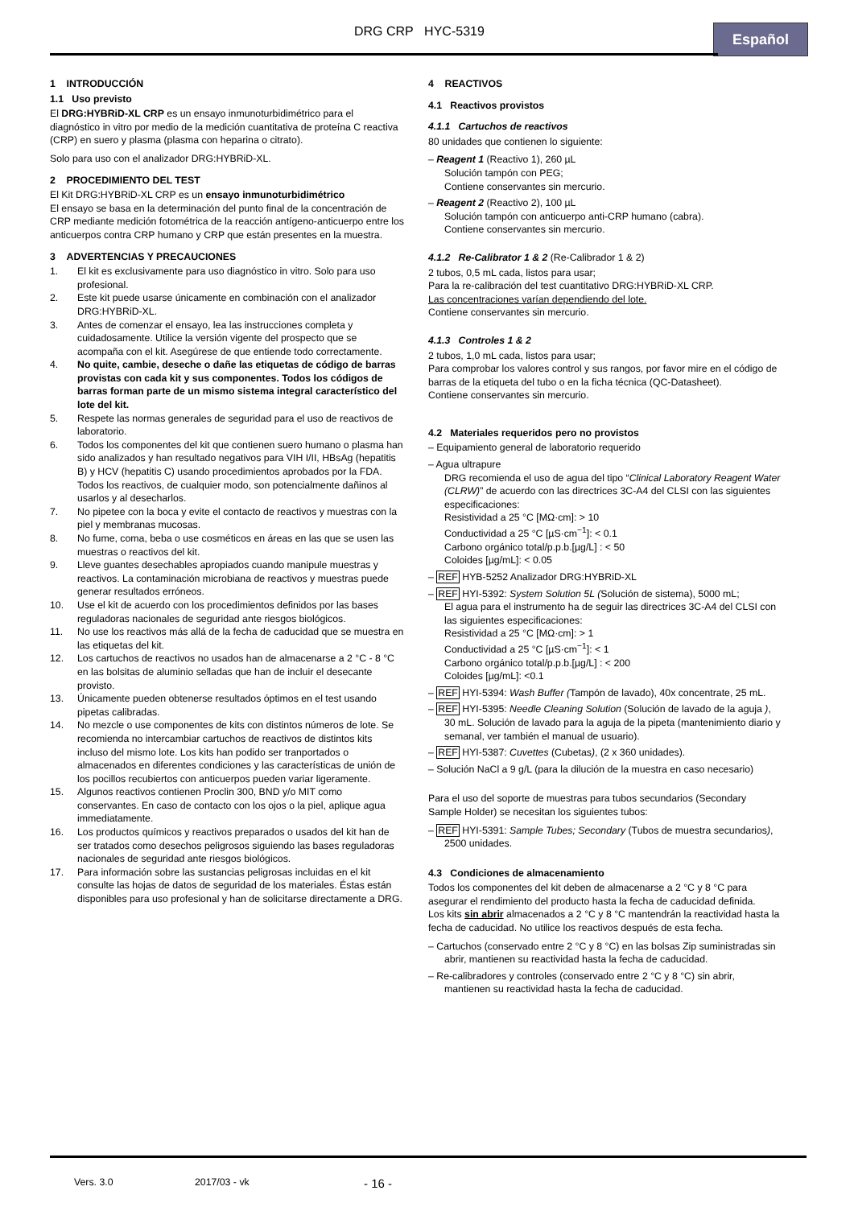DRG CRP HYC-5319 Español
1 INTRODUCCIÓN
1.1 Uso previsto
El DRG:HYBRiD-XL CRP es un ensayo inmunoturbidimétrico para el diagnóstico in vitro por medio de la medición cuantitativa de proteína C reactiva (CRP) en suero y plasma (plasma con heparina o citrato).
Solo para uso con el analizador DRG:HYBRiD-XL.
2 PROCEDIMIENTO DEL TEST
El Kit DRG:HYBRiD-XL CRP es un ensayo inmunoturbidimétrico
El ensayo se basa en la determinación del punto final de la concentración de CRP mediante medición fotométrica de la reacción antígeno-anticuerpo entre los anticuerpos contra CRP humano y CRP que están presentes en la muestra.
3 ADVERTENCIAS Y PRECAUCIONES
1. El kit es exclusivamente para uso diagnóstico in vitro. Solo para uso profesional.
2. Este kit puede usarse únicamente en combinación con el analizador DRG:HYBRiD-XL.
3. Antes de comenzar el ensayo, lea las instrucciones completa y cuidadosamente. Utilice la versión vigente del prospecto que se acompaña con el kit. Asegúrese de que entiende todo correctamente.
4. No quite, cambie, deseche o dañe las etiquetas de código de barras provistas con cada kit y sus componentes. Todos los códigos de barras forman parte de un mismo sistema integral característico del lote del kit.
5. Respete las normas generales de seguridad para el uso de reactivos de laboratorio.
6. Todos los componentes del kit que contienen suero humano o plasma han sido analizados y han resultado negativos para VIH I/II, HBsAg (hepatitis B) y HCV (hepatitis C) usando procedimientos aprobados por la FDA. Todos los reactivos, de cualquier modo, son potencialmente dañinos al usarlos y al desecharlos.
7. No pipetee con la boca y evite el contacto de reactivos y muestras con la piel y membranas mucosas.
8. No fume, coma, beba o use cosméticos en áreas en las que se usen las muestras o reactivos del kit.
9. Lleve guantes desechables apropiados cuando manipule muestras y reactivos. La contaminación microbiana de reactivos y muestras puede generar resultados erróneos.
10. Use el kit de acuerdo con los procedimientos definidos por las bases reguladoras nacionales de seguridad ante riesgos biológicos.
11. No use los reactivos más allá de la fecha de caducidad que se muestra en las etiquetas del kit.
12. Los cartuchos de reactivos no usados han de almacenarse a 2 °C - 8 °C en las bolsitas de aluminio selladas que han de incluir el desecante provisto.
13. Únicamente pueden obtenerse resultados óptimos en el test usando pipetas calibradas.
14. No mezcle o use componentes de kits con distintos números de lote. Se recomienda no intercambiar cartuchos de reactivos de distintos kits incluso del mismo lote. Los kits han podido ser tranportados o almacenados en diferentes condiciones y las características de unión de los pocillos recubiertos con anticuerpos pueden variar ligeramente.
15. Algunos reactivos contienen Proclin 300, BND y/o MIT como conservantes. En caso de contacto con los ojos o la piel, aplique agua immediatamente.
16. Los productos químicos y reactivos preparados o usados del kit han de ser tratados como desechos peligrosos siguiendo las bases reguladoras nacionales de seguridad ante riesgos biológicos.
17. Para información sobre las sustancias peligrosas incluidas en el kit consulte las hojas de datos de seguridad de los materiales. Éstas están disponibles para uso profesional y han de solicitarse directamente a DRG.
4 REACTIVOS
4.1 Reactivos provistos
4.1.1 Cartuchos de reactivos
80 unidades que contienen lo siguiente:
– Reagent 1 (Reactivo 1), 260 µL
Solución tampón con PEG;
Contiene conservantes sin mercurio.
– Reagent 2 (Reactivo 2), 100 µL
Solución tampón con anticuerpo anti-CRP humano (cabra).
Contiene conservantes sin mercurio.
4.1.2 Re-Calibrator 1 & 2 (Re-Calibrador 1 & 2)
2 tubos, 0,5 mL cada, listos para usar;
Para la re-calibración del test cuantitativo DRG:HYBRiD-XL CRP.
Las concentraciones varían dependiendo del lote.
Contiene conservantes sin mercurio.
4.1.3 Controles 1 & 2
2 tubos, 1,0 mL cada, listos para usar;
Para comprobar los valores control y sus rangos, por favor mire en el código de barras de la etiqueta del tubo o en la ficha técnica (QC-Datasheet).
Contiene conservantes sin mercurio.
4.2 Materiales requeridos pero no provistos
– Equipamiento general de laboratorio requerido
– Agua ultrapure
DRG recomienda el uso de agua del tipo “Clinical Laboratory Reagent Water (CLRW)” de acuerdo con las directrices 3C-A4 del CLSI con las siguientes especificaciones:
Resistividad a 25 °C [MΩ·cm]: > 10
Conductividad a 25 °C [µS·cm<sup>−1</sup>]: < 0.1
Carbono orgánico total/p.p.b.[µg/L] : < 50
Coloides [µg/mL]: < 0.05
– REF HYB-5252 Analizador DRG:HYBRiD-XL
– REF HYI-5392: System Solution 5L (Solución de sistema), 5000 mL;
El agua para el instrumento ha de seguir las directrices 3C-A4 del CLSI con las siguientes especificaciones:
Resistividad a 25 °C [MΩ·cm]: > 1
Conductividad a 25 °C [µS·cm<sup>−1</sup>]: < 1
Carbono orgánico total/p.p.b.[µg/L] : < 200
Coloides [µg/mL]: <0.1
– REF HYI-5394: Wash Buffer (Tampón de lavado), 40x concentrate, 25 mL.
– REF HYI-5395: Needle Cleaning Solution (Solución de lavado de la aguja ), 30 mL. Solución de lavado para la aguja de la pipeta (mantenimiento diario y semanal, ver también el manual de usuario).
– REF HYI-5387: Cuvettes (Cubetas), (2 x 360 unidades).
– Solución NaCl a 9 g/L (para la dilución de la muestra en caso necesario)
Para el uso del soporte de muestras para tubos secundarios (Secondary Sample Holder) se necesitan los siguientes tubos:
– REF HYI-5391: Sample Tubes; Secondary (Tubos de muestra secundarios), 2500 unidades.
4.3 Condiciones de almacenamiento
Todos los componentes del kit deben de almacenarse a 2 °C y 8 °C para asegurar el rendimiento del producto hasta la fecha de caducidad definida.
Los kits sin abrir almacenados a 2 °C y 8 °C mantendrán la reactividad hasta la fecha de caducidad. No utilice los reactivos después de esta fecha.
– Cartuchos (conservado entre 2 °C y 8 °C) en las bolsas Zip suministradas sin abrir, mantienen su reactividad hasta la fecha de caducidad.
– Re-calibradores y controles (conservado entre 2 °C y 8 °C) sin abrir, mantienen su reactividad hasta la fecha de caducidad.
Vers. 3.0 2017/03 - vk - 16 -